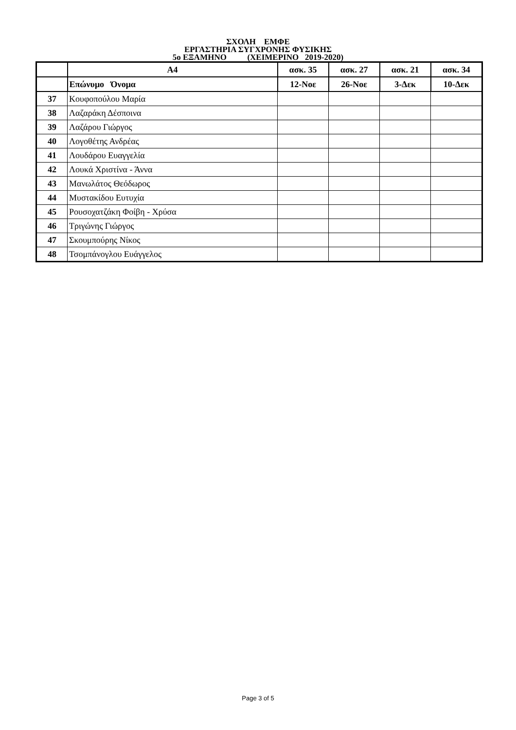ΣΧΟΛΗ ΕΜΦΕ
ΕΡΓΑΣΤΗΡΙΑ ΣΥΓΧΡΟΝΗΣ ΦΥΣΙΚΗΣ
5ο ΕΞΑΜΗΝΟ (ΧΕΙΜΕΡΙΝΟ 2019-2020)
| | Α4 | ασκ. 35 | ασκ. 27 | ασκ. 21 | ασκ. 34 |
| --- | --- | --- | --- | --- | --- |
| | Επώνυμο Όνομα | 12-Νοε | 26-Νοε | 3-Δεκ | 10-Δεκ |
| 37 | Κουφοπούλου Μαρία | | | | |
| 38 | Λαζαράκη Δέσποινα | | | | |
| 39 | Λαζάρου Γιώργος | | | | |
| 40 | Λογοθέτης Ανδρέας | | | | |
| 41 | Λουδάρου Ευαγγελία | | | | |
| 42 | Λουκά Χριστίνα - Άννα | | | | |
| 43 | Μανωλάτος Θεόδωρος | | | | |
| 44 | Μυστακίδου Ευτυχία | | | | |
| 45 | Ρουσοχατζάκη Φοίβη - Χρύσα | | | | |
| 46 | Τριγώνης Γιώργος | | | | |
| 47 | Σκουμπούρης Νίκος | | | | |
| 48 | Τσομπάνογλου Ευάγγελος | | | | |
Page 3 of 5